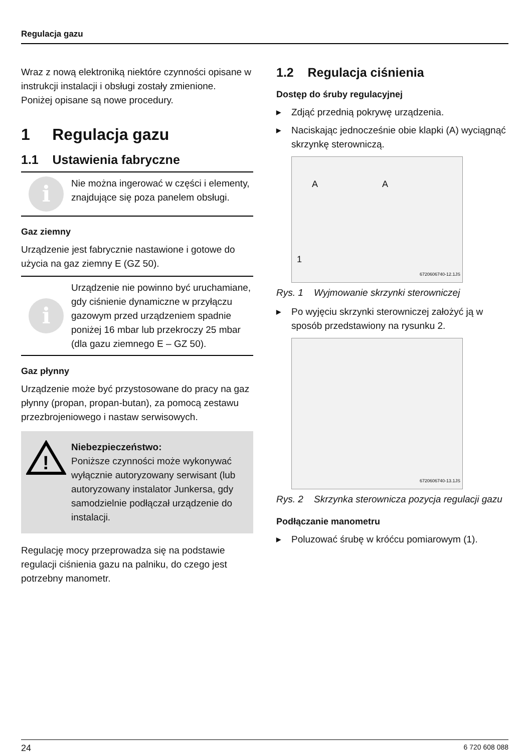Regulacja gazu
Wraz z nową elektroniką niektóre czynności opisane w instrukcji instalacji i obsługi zostały zmienione.
Poniżej opisane są nowe procedury.
1 Regulacja gazu
1.1 Ustawienia fabryczne
i
Nie można ingerować w części i elementy, znajdujące się poza panelem obsługi.
Gaz ziemny
Urządzenie jest fabrycznie nastawione i gotowe do użycia na gaz ziemny E (GZ 50).
i
Urządzenie nie powinno być uruchamiane, gdy ciśnienie dynamiczne w przyłączu gazowym przed urządzeniem spadnie poniżej 16 mbar lub przekroczy 25 mbar (dla gazu ziemnego E – GZ 50).
Gaz płynny
Urządzenie może być przystosowane do pracy na gaz płynny (propan, propan-butan), za pomocą zestawu przezbrojeniowego i nastaw serwisowych.
!
Niebezpieczeństwo:
Poniższe czynności może wykonywać wyłącznie autoryzowany serwisant (lub autoryzowany instalator Junkersa, gdy samodzielnie podłączał urządzenie do instalacji.
Regulację mocy przeprowadza się na podstawie regulacji ciśnienia gazu na palniku, do czego jest potrzebny manometr.
1.2 Regulacja ciśnienia
Dostęp do śruby regulacyjnej
▶ Zdjąć przednią pokrywę urządzenia.
▶ Naciskając jednocześnie obie klapki (A) wyciągnąć skrzynkę sterowniczą.
A A
1
6720606740-12.1JS
Rys. 1 Wyjmowanie skrzynki sterowniczej
▶ Po wyjęciu skrzynki sterowniczej założyć ją w sposób przedstawiony na rysunku 2.
6720606740-13.1JS
Rys. 2 Skrzynka sterownicza pozycja regulacji gazu
Podłączanie manometru
▶ Poluzować śrubę w króćcu pomiarowym (1).
24 6 720 608 088